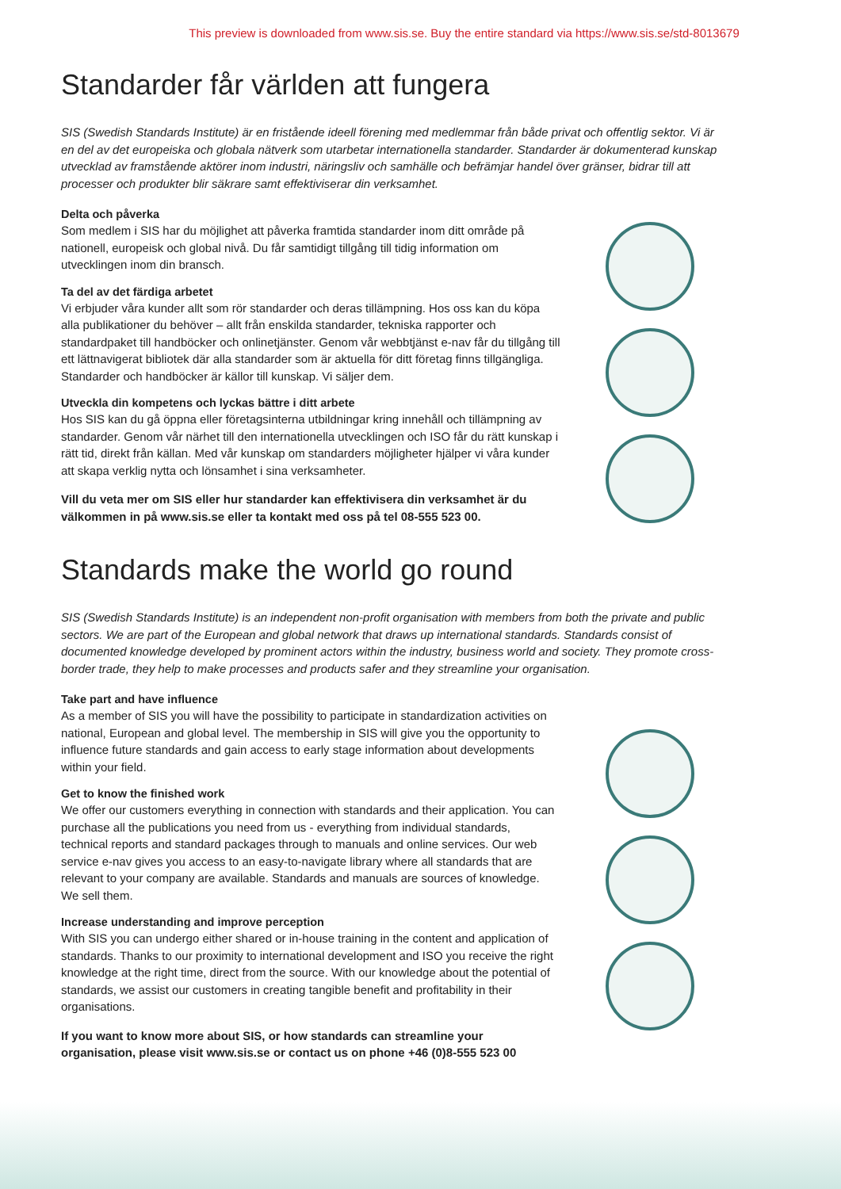This preview is downloaded from www.sis.se. Buy the entire standard via https://www.sis.se/std-8013679
Standarder får världen att fungera
SIS (Swedish Standards Institute) är en fristående ideell förening med medlemmar från både privat och offentlig sektor. Vi är en del av det europeiska och globala nätverk som utarbetar internationella standarder. Standarder är dokumenterad kunskap utvecklad av framstående aktörer inom industri, näringsliv och samhälle och befrämjar handel över gränser, bidrar till att processer och produkter blir säkrare samt effektiviserar din verksamhet.
Delta och påverka
Som medlem i SIS har du möjlighet att påverka framtida standarder inom ditt område på nationell, europeisk och global nivå. Du får samtidigt tillgång till tidig information om utvecklingen inom din bransch.
Ta del av det färdiga arbetet
Vi erbjuder våra kunder allt som rör standarder och deras tillämpning. Hos oss kan du köpa alla publikationer du behöver – allt från enskilda standarder, tekniska rapporter och standardpaket till handböcker och onlinetjänster. Genom vår webbtjänst e-nav får du tillgång till ett lättnavigerat bibliotek där alla standarder som är aktuella för ditt företag finns tillgängliga. Standarder och handböcker är källor till kunskap. Vi säljer dem.
Utveckla din kompetens och lyckas bättre i ditt arbete
Hos SIS kan du gå öppna eller företagsinterna utbildningar kring innehåll och tillämpning av standarder. Genom vår närhet till den internationella utvecklingen och ISO får du rätt kunskap i rätt tid, direkt från källan. Med vår kunskap om standarders möjligheter hjälper vi våra kunder att skapa verklig nytta och lönsamhet i sina verksamheter.
Vill du veta mer om SIS eller hur standarder kan effektivisera din verksamhet är du välkommen in på www.sis.se eller ta kontakt med oss på tel 08-555 523 00.
Standards make the world go round
SIS (Swedish Standards Institute) is an independent non-profit organisation with members from both the private and public sectors. We are part of the European and global network that draws up international standards. Standards consist of documented knowledge developed by prominent actors within the industry, business world and society. They promote cross-border trade, they help to make processes and products safer and they streamline your organisation.
Take part and have influence
As a member of SIS you will have the possibility to participate in standardization activities on national, European and global level. The membership in SIS will give you the opportunity to influence future standards and gain access to early stage information about developments within your field.
Get to know the finished work
We offer our customers everything in connection with standards and their application. You can purchase all the publications you need from us - everything from individual standards, technical reports and standard packages through to manuals and online services. Our web service e-nav gives you access to an easy-to-navigate library where all standards that are relevant to your company are available. Standards and manuals are sources of knowledge. We sell them.
Increase understanding and improve perception
With SIS you can undergo either shared or in-house training in the content and application of standards. Thanks to our proximity to international development and ISO you receive the right knowledge at the right time, direct from the source. With our knowledge about the potential of standards, we assist our customers in creating tangible benefit and profitability in their organisations.
If you want to know more about SIS, or how standards can streamline your organisation, please visit www.sis.se or contact us on phone +46 (0)8-555 523 00